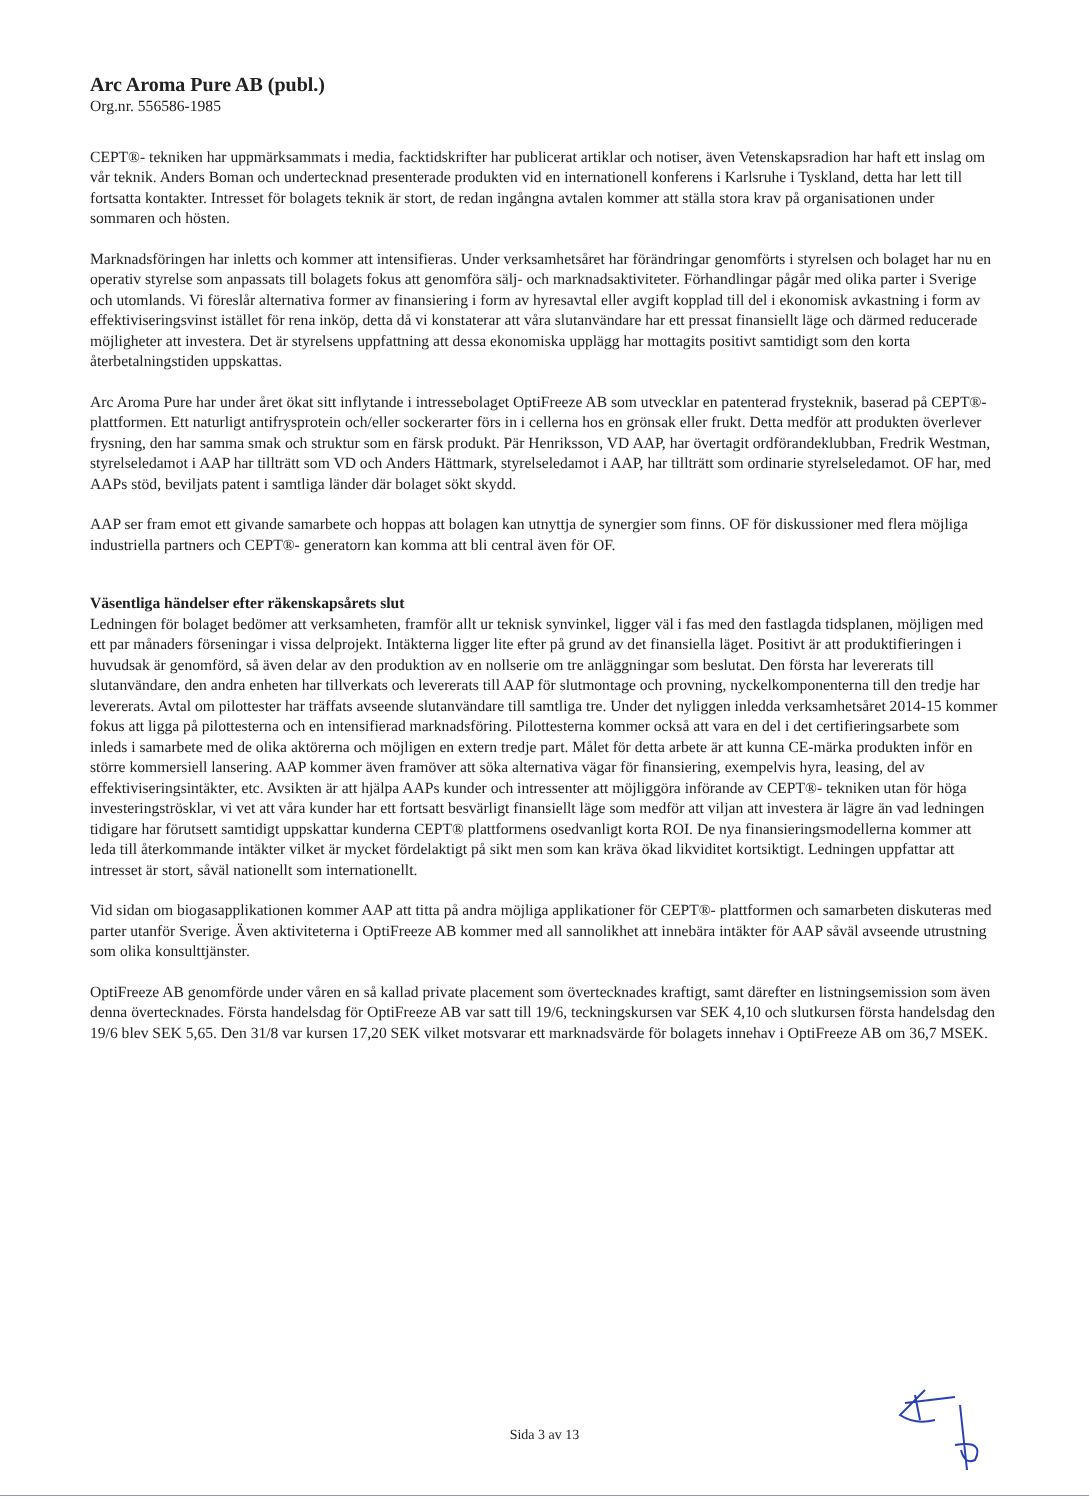Arc Aroma Pure AB (publ.)
Org.nr. 556586-1985
CEPT®- tekniken har uppmärksammats i media, facktidskrifter har publicerat artiklar och notiser, även Vetenskapsradion har haft ett inslag om vår teknik. Anders Boman och undertecknad presenterade produkten vid en internationell konferens i Karlsruhe i Tyskland, detta har lett till fortsatta kontakter. Intresset för bolagets teknik är stort, de redan ingångna avtalen kommer att ställa stora krav på organisationen under sommaren och hösten.
Marknadsföringen har inletts och kommer att intensifieras. Under verksamhetsåret har förändringar genomförts i styrelsen och bolaget har nu en operativ styrelse som anpassats till bolagets fokus att genomföra sälj- och marknadsaktiviteter. Förhandlingar pågår med olika parter i Sverige och utomlands. Vi föreslår alternativa former av finansiering i form av hyresavtal eller avgift kopplad till del i ekonomisk avkastning i form av effektiviseringsvinst istället för rena inköp, detta då vi konstaterar att våra slutanvändare har ett pressat finansiellt läge och därmed reducerade möjligheter att investera. Det är styrelsens uppfattning att dessa ekonomiska upplägg har mottagits positivt samtidigt som den korta återbetalningstiden uppskattas.
Arc Aroma Pure har under året ökat sitt inflytande i intressebolaget OptiFreeze AB som utvecklar en patenterad frysteknik, baserad på CEPT®- plattformen. Ett naturligt antifrysprotein och/eller sockerarter förs in i cellerna hos en grönsak eller frukt. Detta medför att produkten överlever frysning, den har samma smak och struktur som en färsk produkt. Pär Henriksson, VD AAP, har övertagit ordförandeklubban, Fredrik Westman, styrelseledamot i AAP har tillträtt som VD och Anders Hättmark, styrelseledamot i AAP, har tillträtt som ordinarie styrelseledamot. OF har, med AAPs stöd, beviljats patent i samtliga länder där bolaget sökt skydd.
AAP ser fram emot ett givande samarbete och hoppas att bolagen kan utnyttja de synergier som finns. OF för diskussioner med flera möjliga industriella partners och CEPT®- generatorn kan komma att bli central även för OF.
Väsentliga händelser efter räkenskapsårets slut
Ledningen för bolaget bedömer att verksamheten, framför allt ur teknisk synvinkel, ligger väl i fas med den fastlagda tidsplanen, möjligen med ett par månaders förseningar i vissa delprojekt. Intäkterna ligger lite efter på grund av det finansiella läget. Positivt är att produktifieringen i huvudsak är genomförd, så även delar av den produktion av en nollserie om tre anläggningar som beslutat. Den första har levererats till slutanvändare, den andra enheten har tillverkats och levererats till AAP för slutmontage och provning, nyckelkomponenterna till den tredje har levererats. Avtal om pilottester har träffats avseende slutanvändare till samtliga tre. Under det nyliggen inledda verksamhetsåret 2014-15 kommer fokus att ligga på pilottesterna och en intensifierad marknadsföring. Pilottesterna kommer också att vara en del i det certifieringsarbete som inleds i samarbete med de olika aktörerna och möjligen en extern tredje part. Målet för detta arbete är att kunna CE-märka produkten inför en större kommersiell lansering. AAP kommer även framöver att söka alternativa vägar för finansiering, exempelvis hyra, leasing, del av effektiviseringsintäkter, etc. Avsikten är att hjälpa AAPs kunder och intressenter att möjliggöra införande av CEPT®- tekniken utan för höga investeringströsklar, vi vet att våra kunder har ett fortsatt besvärligt finansiellt läge som medför att viljan att investera är lägre än vad ledningen tidigare har förutsett samtidigt uppskattar kunderna CEPT® plattformens osedvanligt korta ROI. De nya finansieringsmodellerna kommer att leda till återkommande intäkter vilket är mycket fördelaktigt på sikt men som kan kräva ökad likviditet kortsiktigt. Ledningen uppfattar att intresset är stort, såväl nationellt som internationellt.
Vid sidan om biogasapplikationen kommer AAP att titta på andra möjliga applikationer för CEPT®- plattformen och samarbeten diskuteras med parter utanför Sverige. Även aktiviteterna i OptiFreeze AB kommer med all sannolikhet att innebära intäkter för AAP såväl avseende utrustning som olika konsulttjänster.
OptiFreeze AB genomförde under våren en så kallad private placement som övertecknades kraftigt, samt därefter en listningsemission som även denna övertecknades. Första handelsdag för OptiFreeze AB var satt till 19/6, teckningskursen var SEK 4,10 och slutkursen första handelsdag den 19/6 blev SEK 5,65. Den 31/8 var kursen 17,20 SEK vilket motsvarar ett marknadsvärde för bolagets innehav i OptiFreeze AB om 36,7 MSEK.
Sida 3 av 13